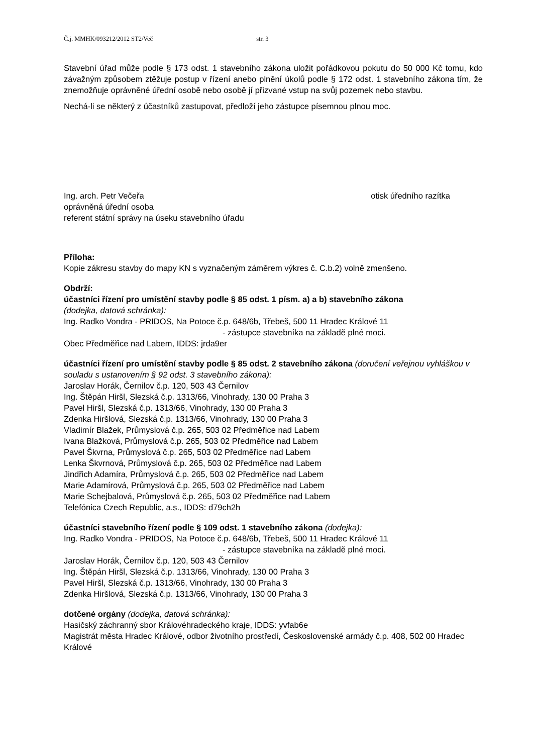Č.j. MMHK/093212/2012 ST2/Več str. 3
Stavební úřad může podle § 173 odst. 1 stavebního zákona uložit pořádkovou pokutu do 50 000 Kč tomu, kdo závažným způsobem ztěžuje postup v řízení anebo plnění úkolů podle § 172 odst. 1 stavebního zákona tím, že znemožňuje oprávněné úřední osobě nebo osobě jí přizvané vstup na svůj pozemek nebo stavbu.
Nechá-li se některý z účastníků zastupovat, předloží jeho zástupce písemnou plnou moc.
Ing. arch. Petr Večeřa
oprávněná úřední osoba
referent státní správy na úseku stavebního úřadu
otisk úředního razítka
Příloha:
Kopie zákresu stavby do mapy KN s vyznačeným záměrem výkres č. C.b.2) volně zmenšeno.
Obdrží:
účastníci řízení pro umístění stavby podle § 85 odst. 1 písm. a) a b) stavebního zákona
(dodejka, datová schránka):
Ing. Radko Vondra - PRIDOS, Na Potoce č.p. 648/6b, Třebeš, 500 11 Hradec Králové 11
- zástupce stavebníka na základě plné moci.
Obec Předměřice nad Labem, IDDS: jrda9er
účastníci řízení pro umístění stavby podle § 85 odst. 2 stavebního zákona (doručení veřejnou vyhláškou v souladu s ustanovením § 92 odst. 3 stavebního zákona):
Jaroslav Horák, Černilov č.p. 120, 503 43 Černilov
Ing. Štěpán Hiršl, Slezská č.p. 1313/66, Vinohrady, 130 00 Praha 3
Pavel Hiršl, Slezská č.p. 1313/66, Vinohrady, 130 00 Praha 3
Zdenka Hiršlová, Slezská č.p. 1313/66, Vinohrady, 130 00 Praha 3
Vladimír Blažek, Průmyslová č.p. 265, 503 02 Předměřice nad Labem
Ivana Blažková, Průmyslová č.p. 265, 503 02 Předměřice nad Labem
Pavel Škvrna, Průmyslová č.p. 265, 503 02 Předměřice nad Labem
Lenka Škvrnová, Průmyslová č.p. 265, 503 02 Předměřice nad Labem
Jindřich Adamíra, Průmyslová č.p. 265, 503 02 Předměřice nad Labem
Marie Adamírová, Průmyslová č.p. 265, 503 02 Předměřice nad Labem
Marie Schejbalová, Průmyslová č.p. 265, 503 02 Předměřice nad Labem
Telefónica Czech Republic, a.s., IDDS: d79ch2h
účastníci stavebního řízení podle § 109 odst. 1 stavebního zákona (dodejka):
Ing. Radko Vondra - PRIDOS, Na Potoce č.p. 648/6b, Třebeš, 500 11 Hradec Králové 11
- zástupce stavebníka na základě plné moci.
Jaroslav Horák, Černilov č.p. 120, 503 43 Černilov
Ing. Štěpán Hiršl, Slezská č.p. 1313/66, Vinohrady, 130 00 Praha 3
Pavel Hiršl, Slezská č.p. 1313/66, Vinohrady, 130 00 Praha 3
Zdenka Hiršlová, Slezská č.p. 1313/66, Vinohrady, 130 00 Praha 3
dotčené orgány (dodejka, datová schránka):
Hasičský záchranný sbor Královéhradeckého kraje, IDDS: yvfab6e
Magistrát města Hradec Králové, odbor životního prostředí, Československé armády č.p. 408, 502 00 Hradec Králové